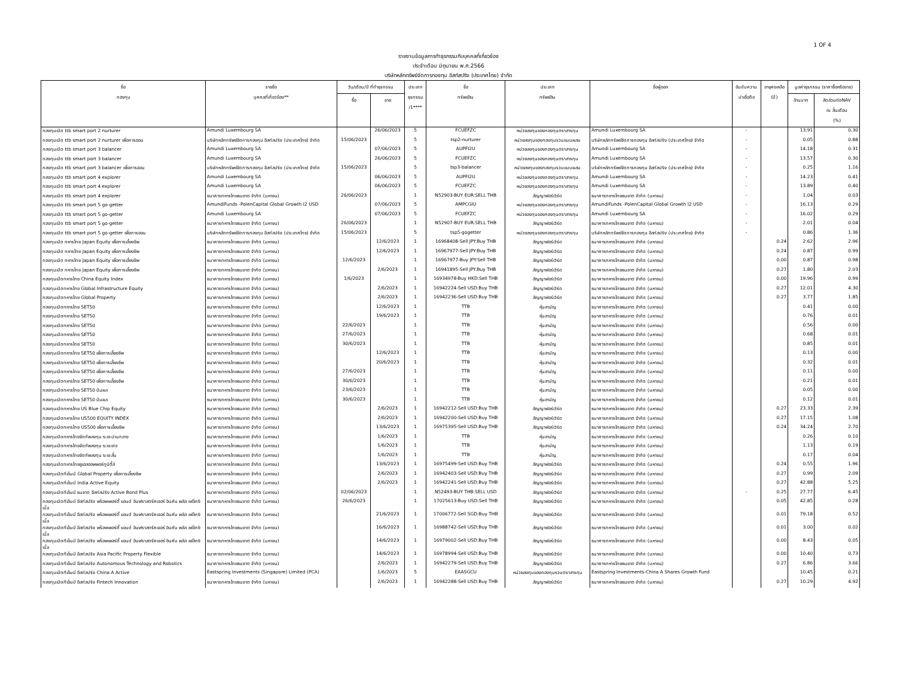1 OF 4
รายงานข้อมูลการทำธุรกรรมกับบุคคลที่เกี่ยวข้อง
ประจำเดือน มิถุนายน พ.ศ.2566
บริษัทหลักทรัพย์จัดการกองทุน อีสท์สปริง (ประเทศไทย) จำกัด
| ชื่อ กองทุน | รายชื่อ บุคคลที่เกี่ยวข้อง** | วัน/เดือน/ปี ที่ทำธุรกรรม | | ประเภท ธุรกรรม /1**** | ชื่อ ทรัพย์สิน | ประเภท ทรัพย์สิน | ชื่อผู้ออก | อันดับความ น่าเชื่อถือ | อายุคงเหลือ (ปี) | มูลค่าธุรกรรม (ราคาซื้อหรือขาย) | |
| --- | --- | --- | --- | --- | --- | --- | --- | --- | --- | --- | --- |
| | | ซื้อ | ขาย | | | | | | | ล้านบาท | สัดส่วนต่อNAV ณ สิ้นเดือน (%) |
| กองทุนเปิด ttb smart port 2 nurturer | Amundi Luxembourg SA | | 26/06/2023 | 5 | FCUEFZC | หน่วยลงทุนของกองทุนตราสารทุน | Amundi Luxembourg SA | - | | 13.91 | 0.30 |
| กองทุนเปิด ttb smart port 2 nurturer เพื่อการออม | บริษัทหลักทรัพย์จัดการกองทุน อีสท์สปริง (ประเทศไทย) จำกัด | 15/06/2023 | | 5 | tsp2-nurturer | หน่วยลงทุนของกองทุนรวมแบบผสม | บริษัทหลักทรัพย์จัดการกองทุน อีสท์สปริง (ประเทศไทย) จำกัด | - | | 0.05 | 0.88 |
| กองทุนเปิด ttb smart port 3 balancer | Amundi Luxembourg SA | | 07/06/2023 | 5 | AUPFI2U | หน่วยลงทุนของกองทุนตราสารทุน | Amundi Luxembourg SA | - | | 14.18 | 0.31 |
| กองทุนเปิด ttb smart port 3 balancer | Amundi Luxembourg SA | | 26/06/2023 | 5 | FCUEFZC | หน่วยลงทุนของกองทุนตราสารทุน | Amundi Luxembourg SA | - | | 13.57 | 0.30 |
| กองทุนเปิด ttb smart port 3 balancer เพื่อการออม | บริษัทหลักทรัพย์จัดการกองทุน อีสท์สปริง (ประเทศไทย) จำกัด | 15/06/2023 | | 5 | tsp3-balancer | หน่วยลงทุนของกองทุนรวมแบบผสม | บริษัทหลักทรัพย์จัดการกองทุน อีสท์สปริง (ประเทศไทย) จำกัด | - | | 0.25 | 1.16 |
| กองทุนเปิด ttb smart port 4 explorer | Amundi Luxembourg SA | | 06/06/2023 | 5 | AUPFI2U | หน่วยลงทุนของกองทุนตราสารทุน | Amundi Luxembourg SA | - | | 14.23 | 0.41 |
| กองทุนเปิด ttb smart port 4 explorer | Amundi Luxembourg SA | | 06/06/2023 | 5 | FCUEFZC | หน่วยลงทุนของกองทุนตราสารทุน | Amundi Luxembourg SA | - | | 13.89 | 0.40 |
| กองทุนเปิด ttb smart port 4 explorer | ธนาคารทหารไทยธนชาต จำกัด (มหาชน) | 26/06/2023 | | 1 | N52903-BUY EUR:SELL THB | สัญญาฟอร์เวิร์ด | ธนาคารทหารไทยธนชาต จำกัด (มหาชน) | - | | 1.04 | 0.03 |
| กองทุนเปิด ttb smart port 5 go-getter | AmundiFunds -PolenCapital Global Growth I2 USD | | 07/06/2023 | 5 | AMPCGIU | หน่วยลงทุนของกองทุนตราสารทุน | AmundiFunds -PolenCapital Global Growth I2 USD | - | | 16.13 | 0.29 |
| กองทุนเปิด ttb smart port 5 go-getter | Amundi Luxembourg SA | | 07/06/2023 | 5 | FCUEFZC | หน่วยลงทุนของกองทุนตราสารทุน | Amundi Luxembourg SA | - | | 16.02 | 0.29 |
| กองทุนเปิด ttb smart port 5 go-getter | ธนาคารทหารไทยธนชาต จำกัด (มหาชน) | 26/06/2023 | | 1 | N52907-BUY EUR:SELL THB | สัญญาฟอร์เวิร์ด | ธนาคารทหารไทยธนชาต จำกัด (มหาชน) | - | | 2.01 | 0.04 |
| กองทุนเปิด ttb smart port 5 go-getter เพื่อการออม | บริษัทหลักทรัพย์จัดการกองทุน อีสท์สปริง (ประเทศไทย) จำกัด | 15/06/2023 | | 5 | tsp5-gogetter | หน่วยลงทุนของกองทุนตราสารทุน | บริษัทหลักทรัพย์จัดการกองทุน อีสท์สปริง (ประเทศไทย) จำกัด | - | | 0.86 | 1.36 |
| กองทุนเปิด ทหารไทย Japan Equity เพื่อการเลี้ยงชีพ | ธนาคารทหารไทยธนชาต จำกัด (มหาชน) | | 12/6/2023 | 1 | 16968408-Sell JPY:Buy THB | สัญญาฟอร์เวิร์ด | ธนาคารทหารไทยธนชาต จำกัด (มหาชน) | | 0.24 | 2.62 | 2.96 |
| กองทุนเปิด ทหารไทย Japan Equity เพื่อการเลี้ยงชีพ | ธนาคารทหารไทยธนชาต จำกัด (มหาชน) | | 12/6/2023 | 1 | 16967977-Sell JPY:Buy THB | สัญญาฟอร์เวิร์ด | ธนาคารทหารไทยธนชาต จำกัด (มหาชน) | | 0.24 | 0.87 | 0.99 |
| กองทุนเปิด ทหารไทย Japan Equity เพื่อการเลี้ยงชีพ | ธนาคารทหารไทยธนชาต จำกัด (มหาชน) | 12/6/2023 | | 1 | 16967977-Buy JPY:Sell THB | สัญญาฟอร์เวิร์ด | ธนาคารทหารไทยธนชาต จำกัด (มหาชน) | | 0.00 | 0.87 | 0.98 |
| กองทุนเปิด ทหารไทย Japan Equity เพื่อการเลี้ยงชีพ | ธนาคารทหารไทยธนชาต จำกัด (มหาชน) | | 2/6/2023 | 1 | 16941895-Sell JPY:Buy THB | สัญญาฟอร์เวิร์ด | ธนาคารทหารไทยธนชาต จำกัด (มหาชน) | | 0.27 | 1.80 | 2.03 |
| กองทุนเปิดทหารไทย China Equity Index | ธนาคารทหารไทยธนชาต จำกัด (มหาชน) | 1/6/2023 | | 1 | 16934978-Buy HKD:Sell THB | สัญญาฟอร์เวิร์ด | ธนาคารทหารไทยธนชาต จำกัด (มหาชน) | | 0.00 | 19.96 | 0.99 |
| กองทุนเปิดทหารไทย Global Infrastructure Equity | ธนาคารทหารไทยธนชาต จำกัด (มหาชน) | | 2/6/2023 | 1 | 16942224-Sell USD:Buy THB | สัญญาฟอร์เวิร์ด | ธนาคารทหารไทยธนชาต จำกัด (มหาชน) | | 0.27 | 12.01 | 4.30 |
| กองทุนเปิดทหารไทย Global Property | ธนาคารทหารไทยธนชาต จำกัด (มหาชน) | | 2/6/2023 | 1 | 16942236-Sell USD:Buy THB | สัญญาฟอร์เวิร์ด | ธนาคารทหารไทยธนชาต จำกัด (มหาชน) | | 0.27 | 3.77 | 1.85 |
| กองทุนเปิดทหารไทย SET50 | ธนาคารทหารไทยธนชาต จำกัด (มหาชน) | | 12/6/2023 | 1 | TTB | หุ้นสามัญ | ธนาคารทหารไทยธนชาต จำกัด (มหาชน) | | | 0.41 | 0.00 |
| กองทุนเปิดทหารไทย SET50 | ธนาคารทหารไทยธนชาต จำกัด (มหาชน) | | 19/6/2023 | 1 | TTB | หุ้นสามัญ | ธนาคารทหารไทยธนชาต จำกัด (มหาชน) | | | 0.76 | 0.01 |
| กองทุนเปิดทหารไทย SET50 | ธนาคารทหารไทยธนชาต จำกัด (มหาชน) | 22/6/2023 | | 1 | TTB | หุ้นสามัญ | ธนาคารทหารไทยธนชาต จำกัด (มหาชน) | | | 0.56 | 0.00 |
| กองทุนเปิดทหารไทย SET50 | ธนาคารทหารไทยธนชาต จำกัด (มหาชน) | 27/6/2023 | | 1 | TTB | หุ้นสามัญ | ธนาคารทหารไทยธนชาต จำกัด (มหาชน) | | | 0.68 | 0.01 |
| กองทุนเปิดทหารไทย SET50 | ธนาคารทหารไทยธนชาต จำกัด (มหาชน) | 30/6/2023 | | 1 | TTB | หุ้นสามัญ | ธนาคารทหารไทยธนชาต จำกัด (มหาชน) | | | 0.85 | 0.01 |
| กองทุนเปิดทหารไทย SET50 เพื่อการเลี้ยงชีพ | ธนาคารทหารไทยธนชาต จำกัด (มหาชน) | | 12/6/2023 | 1 | TTB | หุ้นสามัญ | ธนาคารทหารไทยธนชาต จำกัด (มหาชน) | | | 0.13 | 0.00 |
| กองทุนเปิดทหารไทย SET50 เพื่อการเลี้ยงชีพ | ธนาคารทหารไทยธนชาต จำกัด (มหาชน) | | 20/6/2023 | 1 | TTB | หุ้นสามัญ | ธนาคารทหารไทยธนชาต จำกัด (มหาชน) | | | 0.32 | 0.01 |
| กองทุนเปิดทหารไทย SET50 เพื่อการเลี้ยงชีพ | ธนาคารทหารไทยธนชาต จำกัด (มหาชน) | 27/6/2023 | | 1 | TTB | หุ้นสามัญ | ธนาคารทหารไทยธนชาต จำกัด (มหาชน) | | | 0.11 | 0.00 |
| กองทุนเปิดทหารไทย SET50 เพื่อการเลี้ยงชีพ | ธนาคารทหารไทยธนชาต จำกัด (มหาชน) | 30/6/2023 | | 1 | TTB | หุ้นสามัญ | ธนาคารทหารไทยธนชาต จำกัด (มหาชน) | | | 0.21 | 0.01 |
| กองทุนเปิดทหารไทย SET50 ปันผล | ธนาคารทหารไทยธนชาต จำกัด (มหาชน) | 23/6/2023 | | 1 | TTB | หุ้นสามัญ | ธนาคารทหารไทยธนชาต จำกัด (มหาชน) | | | 0.05 | 0.00 |
| กองทุนเปิดทหารไทย SET50 ปันผล | ธนาคารทหารไทยธนชาต จำกัด (มหาชน) | 30/6/2023 | | 1 | TTB | หุ้นสามัญ | ธนาคารทหารไทยธนชาต จำกัด (มหาชน) | | | 0.12 | 0.01 |
| กองทุนเปิดทหารไทย US Blue Chip Equity | ธนาคารทหารไทยธนชาต จำกัด (มหาชน) | | 2/6/2023 | 1 | 16942212-Sell USD:Buy THB | สัญญาฟอร์เวิร์ด | ธนาคารทหารไทยธนชาต จำกัด (มหาชน) | | 0.27 | 23.33 | 2.39 |
| กองทุนเปิดทหารไทย US500 EQUITY INDEX | ธนาคารทหารไทยธนชาต จำกัด (มหาชน) | | 2/6/2023 | 1 | 16942200-Sell USD:Buy THB | สัญญาฟอร์เวิร์ด | ธนาคารทหารไทยธนชาต จำกัด (มหาชน) | | 0.27 | 17.15 | 1.08 |
| กองทุนเปิดทหารไทย US500 เพื่อการเลี้ยงชีพ | ธนาคารทหารไทยธนชาต จำกัด (มหาชน) | | 13/6/2023 | 1 | 16975395-Sell USD:Buy THB | สัญญาฟอร์เวิร์ด | ธนาคารทหารไทยธนชาต จำกัด (มหาชน) | | 0.24 | 34.24 | 2.70 |
| กองทุนเปิดทหารไทยจัดทัพลงทุน ระยะปานกลาง | ธนาคารทหารไทยธนชาต จำกัด (มหาชน) | | 1/6/2023 | 1 | TTB | หุ้นสามัญ | ธนาคารทหารไทยธนชาต จำกัด (มหาชน) | | | 0.26 | 0.10 |
| กองทุนเปิดทหารไทยจัดทัพลงทุน ระยะยาว | ธนาคารทหารไทยธนชาต จำกัด (มหาชน) | | 1/6/2023 | 1 | TTB | หุ้นสามัญ | ธนาคารทหารไทยธนชาต จำกัด (มหาชน) | | | 1.13 | 0.19 |
| กองทุนเปิดทหารไทยจัดทัพลงทุน ระยะสั้น | ธนาคารทหารไทยธนชาต จำกัด (มหาชน) | | 1/6/2023 | 1 | TTB | หุ้นสามัญ | ธนาคารทหารไทยธนชาต จำกัด (มหาชน) | | | 0.17 | 0.04 |
| กองทุนเปิดทหารไทยยูเอสออพพอร์ทูนิตี้ส์ | ธนาคารทหารไทยธนชาต จำกัด (มหาชน) | | 13/6/2023 | 1 | 16975499-Sell USD:Buy THB | สัญญาฟอร์เวิร์ด | ธนาคารทหารไทยธนชาต จำกัด (มหาชน) | | 0.24 | 0.55 | 1.96 |
| กองทุนเปิดทีเอ็มบี Global Property เพื่อการเลี้ยงชีพ | ธนาคารทหารไทยธนชาต จำกัด (มหาชน) | | 2/6/2023 | 1 | 16942403-Sell USD:Buy THB | สัญญาฟอร์เวิร์ด | ธนาคารทหารไทยธนชาต จำกัด (มหาชน) | | 0.27 | 0.99 | 2.09 |
| กองทุนเปิดทีเอ็มบี India Active Equity | ธนาคารทหารไทยธนชาต จำกัด (มหาชน) | | 2/6/2023 | 1 | 16942241-Sell USD:Buy THB | สัญญาฟอร์เวิร์ด | ธนาคารทหารไทยธนชาต จำกัด (มหาชน) | | 0.27 | 42.88 | 5.25 |
| กองทุนเปิดทีเอ็มบี ธนชาต อีสท์สปริง Active Bond Plus | ธนาคารทหารไทยธนชาต จำกัด (มหาชน) | 02/06/2023 | | 1 | N52493-BUY THB:SELL USD | สัญญาฟอร์เวิร์ด | ธนาคารทหารไทยธนชาต จำกัด (มหาชน) | - | 0.25 | 27.77 | 6.45 |
| กองทุนเปิดทีเอ็มบี อีสท์สปริง พร็อพเพอร์ตี้ แอนด์ อินฟราสตรัคเจอร์ อินคัม พลัส เฟล็กซิเบิ้ล | ธนาคารทหารไทยธนชาต จำกัด (มหาชน) | 26/6/2023 | | 1 | 17025613-Buy USD:Sell THB | สัญญาฟอร์เวิร์ด | ธนาคารทหารไทยธนชาต จำกัด (มหาชน) | | 0.05 | 42.85 | 0.28 |
| กองทุนเปิดทีเอ็มบี อีสท์สปริง พร็อพเพอร์ตี้ แอนด์ อินฟราสตรัคเจอร์ อินคัม พลัส เฟล็กซิเบิ้ล | ธนาคารทหารไทยธนชาต จำกัด (มหาชน) | | 21/6/2023 | 1 | 17006772-Sell SGD:Buy THB | สัญญาฟอร์เวิร์ด | ธนาคารทหารไทยธนชาต จำกัด (มหาชน) | | 0.01 | 79.18 | 0.52 |
| กองทุนเปิดทีเอ็มบี อีสท์สปริง พร็อพเพอร์ตี้ แอนด์ อินฟราสตรัคเจอร์ อินคัม พลัส เฟล็กซิเบิ้ล | ธนาคารทหารไทยธนชาต จำกัด (มหาชน) | | 16/6/2023 | 1 | 16988742-Sell USD:Buy THB | สัญญาฟอร์เวิร์ด | ธนาคารทหารไทยธนชาต จำกัด (มหาชน) | | 0.01 | 3.00 | 0.02 |
| กองทุนเปิดทีเอ็มบี อีสท์สปริง พร็อพเพอร์ตี้ แอนด์ อินฟราสตรัคเจอร์ อินคัม พลัส เฟล็กซิเบิ้ล | ธนาคารทหารไทยธนชาต จำกัด (มหาชน) | | 14/6/2023 | 1 | 16979002-Sell USD:Buy THB | สัญญาฟอร์เวิร์ด | ธนาคารทหารไทยธนชาต จำกัด (มหาชน) | | 0.00 | 8.43 | 0.05 |
| กองทุนเปิดทีเอ็มบี อีสท์สปริง Asia Pacific Property Flexible | ธนาคารทหารไทยธนชาต จำกัด (มหาชน) | | 14/6/2023 | 1 | 16978994-Sell USD:Buy THB | สัญญาฟอร์เวิร์ด | ธนาคารทหารไทยธนชาต จำกัด (มหาชน) | | 0.00 | 10.40 | 0.73 |
| กองทุนเปิดทีเอ็มบี อีสท์สปริง Autonomous Technology and Robotics | ธนาคารทหารไทยธนชาต จำกัด (มหาชน) | | 2/6/2023 | 1 | 16942279-Sell USD:Buy THB | สัญญาฟอร์เวิร์ด | ธนาคารทหารไทยธนชาต จำกัด (มหาชน) | | 0.27 | 6.86 | 3.66 |
| กองทุนเปิดทีเอ็มบี อีสท์สปริง China A Active | Eastspring Investments (Singapore) Limited (PCA) | | 1/6/2023 | 5 | EAASGCU | หน่วยลงทุนของกองทุนรวมตราสารทุน | Eastspring Investments-China A Shares Growth Fund | | | 10.45 | 0.21 |
| กองทุนเปิดทีเอ็มบี อีสท์สปริง Fintech Innovation | ธนาคารทหารไทยธนชาต จำกัด (มหาชน) | | 2/6/2023 | 1 | 16942288-Sell USD:Buy THB | สัญญาฟอร์เวิร์ด | ธนาคารทหารไทยธนชาต จำกัด (มหาชน) | | 0.27 | 10.29 | 4.92 |